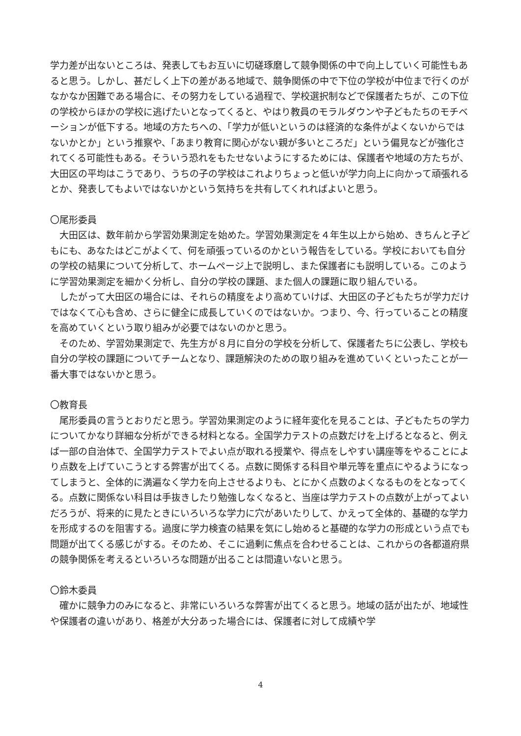学力差が出ないところは、発表してもお互いに切磋琢磨して競争関係の中で向上していく可能性もあると思う。しかし、甚だしく上下の差がある地域で、競争関係の中で下位の学校が中位まで行くのがなかなか困難である場合に、その努力をしている過程で、学校選択制などで保護者たちが、この下位の学校からほかの学校に逃げたいとなってくると、やはり教員のモラルダウンや子どもたちのモチベーションが低下する。地域の方たちへの、「学力が低いというのは経済的な条件がよくないからではないかとか」という推察や、「あまり教育に関心がない親が多いところだ」という偏見などが強化されてくる可能性もある。そういう恐れをもたせないようにするためには、保護者や地域の方たちが、大田区の平均はこうであり、うちの子の学校はこれよりちょっと低いが学力向上に向かって頑張れるとか、発表してもよいではないかという気持ちを共有してくれればよいと思う。
〇尾形委員
　大田区は、数年前から学習効果測定を始めた。学習効果測定を４年生以上から始め、きちんと子どもにも、あなたはどこがよくて、何を頑張っているのかという報告をしている。学校においても自分の学校の結果について分析して、ホームページ上で説明し、また保護者にも説明している。このように学習効果測定を細かく分析し、自分の学校の課題、また個人の課題に取り組んでいる。
　したがって大田区の場合には、それらの精度をより高めていけば、大田区の子どもたちが学力だけではなくて心も含め、さらに健全に成長していくのではないか。つまり、今、行っていることの精度を高めていくという取り組みが必要ではないのかと思う。
　そのため、学習効果測定で、先生方が８月に自分の学校を分析して、保護者たちに公表し、学校も自分の学校の課題についてチームとなり、課題解決のための取り組みを進めていくといったことが一番大事ではないかと思う。
〇教育長
　尾形委員の言うとおりだと思う。学習効果測定のように経年変化を見ることは、子どもたちの学力についてかなり詳細な分析ができる材料となる。全国学力テストの点数だけを上げるとなると、例えば一部の自治体で、全国学力テストでよい点が取れる授業や、得点をしやすい講座等をやることにより点数を上げていこうとする弊害が出てくる。点数に関係する科目や単元等を重点にやるようになってしまうと、全体的に満遍なく学力を向上させるよりも、とにかく点数のよくなるものをとなってくる。点数に関係ない科目は手抜きしたり勉強しなくなると、当座は学力テストの点数が上がってよいだろうが、将来的に見たときにいろいろな学力に穴があいたりして、かえって全体的、基礎的な学力を形成するのを阻害する。過度に学力検査の結果を気にし始めると基礎的な学力の形成という点でも問題が出てくる感じがする。そのため、そこに過剰に焦点を合わせることは、これからの各都道府県の競争関係を考えるといろいろな問題が出ることは間違いないと思う。
〇鈴木委員
　確かに競争力のみになると、非常にいろいろな弊害が出てくると思う。地域の話が出たが、地域性や保護者の違いがあり、格差が大分あった場合には、保護者に対して成績や学
4